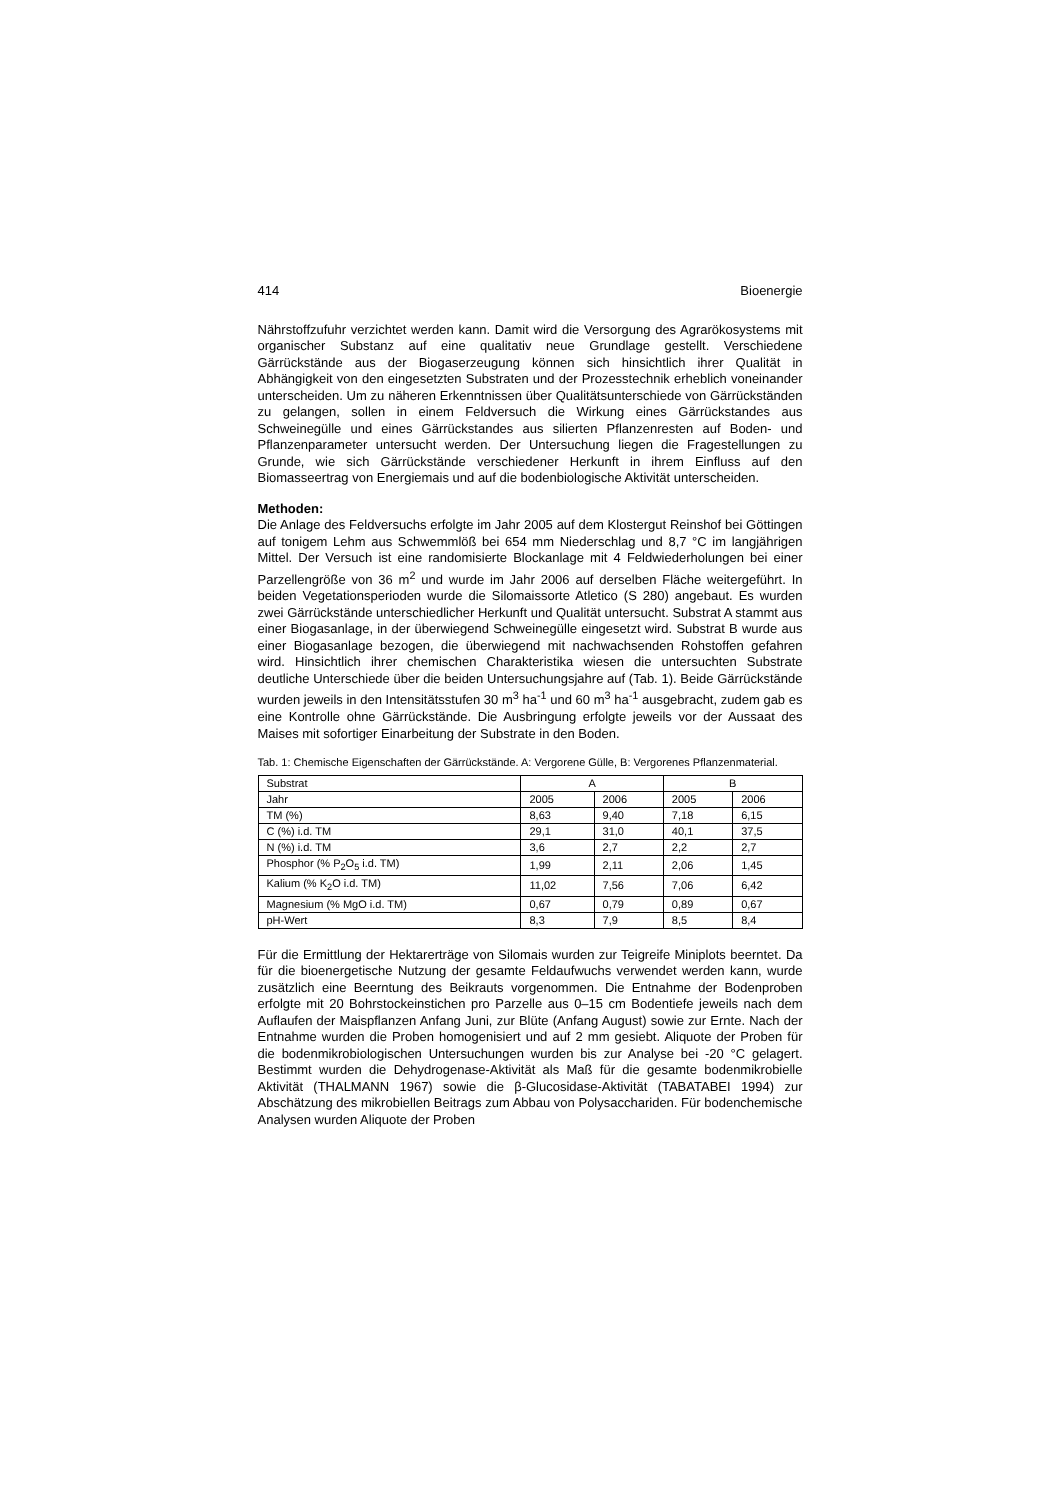414 Bioenergie
Nährstoffzufuhr verzichtet werden kann. Damit wird die Versorgung des Agrarökosystems mit organischer Substanz auf eine qualitativ neue Grundlage gestellt. Verschiedene Gärrückstände aus der Biogaserzeugung können sich hinsichtlich ihrer Qualität in Abhängigkeit von den eingesetzten Substraten und der Prozesstechnik erheblich voneinander unterscheiden. Um zu näheren Erkenntnissen über Qualitätsunterschiede von Gärrückständen zu gelangen, sollen in einem Feldversuch die Wirkung eines Gärrückstandes aus Schweinegülle und eines Gärrückstandes aus silierten Pflanzenresten auf Boden- und Pflanzenparameter untersucht werden. Der Untersuchung liegen die Fragestellungen zu Grunde, wie sich Gärrückstände verschiedener Herkunft in ihrem Einfluss auf den Biomasseertrag von Energiemais und auf die bodenbiologische Aktivität unterscheiden.
Methoden:
Die Anlage des Feldversuchs erfolgte im Jahr 2005 auf dem Klostergut Reinshof bei Göttingen auf tonigem Lehm aus Schwemmlöß bei 654 mm Niederschlag und 8,7 °C im langjährigen Mittel. Der Versuch ist eine randomisierte Blockanlage mit 4 Feldwiederholungen bei einer Parzellengröße von 36 m<sup>2</sup> und wurde im Jahr 2006 auf derselben Fläche weitergeführt. In beiden Vegetationsperioden wurde die Silomaissorte Atletico (S 280) angebaut. Es wurden zwei Gärrückstände unterschiedlicher Herkunft und Qualität untersucht. Substrat A stammt aus einer Biogasanlage, in der überwiegend Schweinegülle eingesetzt wird. Substrat B wurde aus einer Biogasanlage bezogen, die überwiegend mit nachwachsenden Rohstoffen gefahren wird. Hinsichtlich ihrer chemischen Charakteristika wiesen die untersuchten Substrate deutliche Unterschiede über die beiden Untersuchungsjahre auf (Tab. 1). Beide Gärrückstände wurden jeweils in den Intensitätsstufen 30 m<sup>3</sup> ha<sup>-1</sup> und 60 m<sup>3</sup> ha<sup>-1</sup> ausgebracht, zudem gab es eine Kontrolle ohne Gärrückstände. Die Ausbringung erfolgte jeweils vor der Aussaat des Maises mit sofortiger Einarbeitung der Substrate in den Boden.
Tab. 1: Chemische Eigenschaften der Gärrückstände. A: Vergorene Gülle, B: Vergorenes Pflanzenmaterial.
| Substrat | A | | B | |
| --- | --- | --- | --- | --- |
| Jahr | 2005 | 2006 | 2005 | 2006 |
| TM (%) | 8,63 | 9,40 | 7,18 | 6,15 |
| C (%) i.d. TM | 29,1 | 31,0 | 40,1 | 37,5 |
| N (%) i.d. TM | 3,6 | 2,7 | 2,2 | 2,7 |
| Phosphor (% P<sub>2</sub>O<sub>5</sub> i.d. TM) | 1,99 | 2,11 | 2,06 | 1,45 |
| Kalium (% K<sub>2</sub>O i.d. TM) | 11,02 | 7,56 | 7,06 | 6,42 |
| Magnesium (% MgO i.d. TM) | 0,67 | 0,79 | 0,89 | 0,67 |
| pH-Wert | 8,3 | 7,9 | 8,5 | 8,4 |
Für die Ermittlung der Hektarerträge von Silomais wurden zur Teigreife Miniplots beerntet. Da für die bioenergetische Nutzung der gesamte Feldaufwuchs verwendet werden kann, wurde zusätzlich eine Beerntung des Beikrauts vorgenommen. Die Entnahme der Bodenproben erfolgte mit 20 Bohrstockeinstichen pro Parzelle aus 0–15 cm Bodentiefe jeweils nach dem Auflaufen der Maispflanzen Anfang Juni, zur Blüte (Anfang August) sowie zur Ernte. Nach der Entnahme wurden die Proben homogenisiert und auf 2 mm gesiebt. Aliquote der Proben für die bodenmikrobiologischen Untersuchungen wurden bis zur Analyse bei -20 °C gelagert. Bestimmt wurden die Dehydrogenase-Aktivität als Maß für die gesamte bodenmikrobielle Aktivität (THALMANN 1967) sowie die β-Glucosidase-Aktivität (TABATABEI 1994) zur Abschätzung des mikrobiellen Beitrags zum Abbau von Polysacchariden. Für bodenchemische Analysen wurden Aliquote der Proben